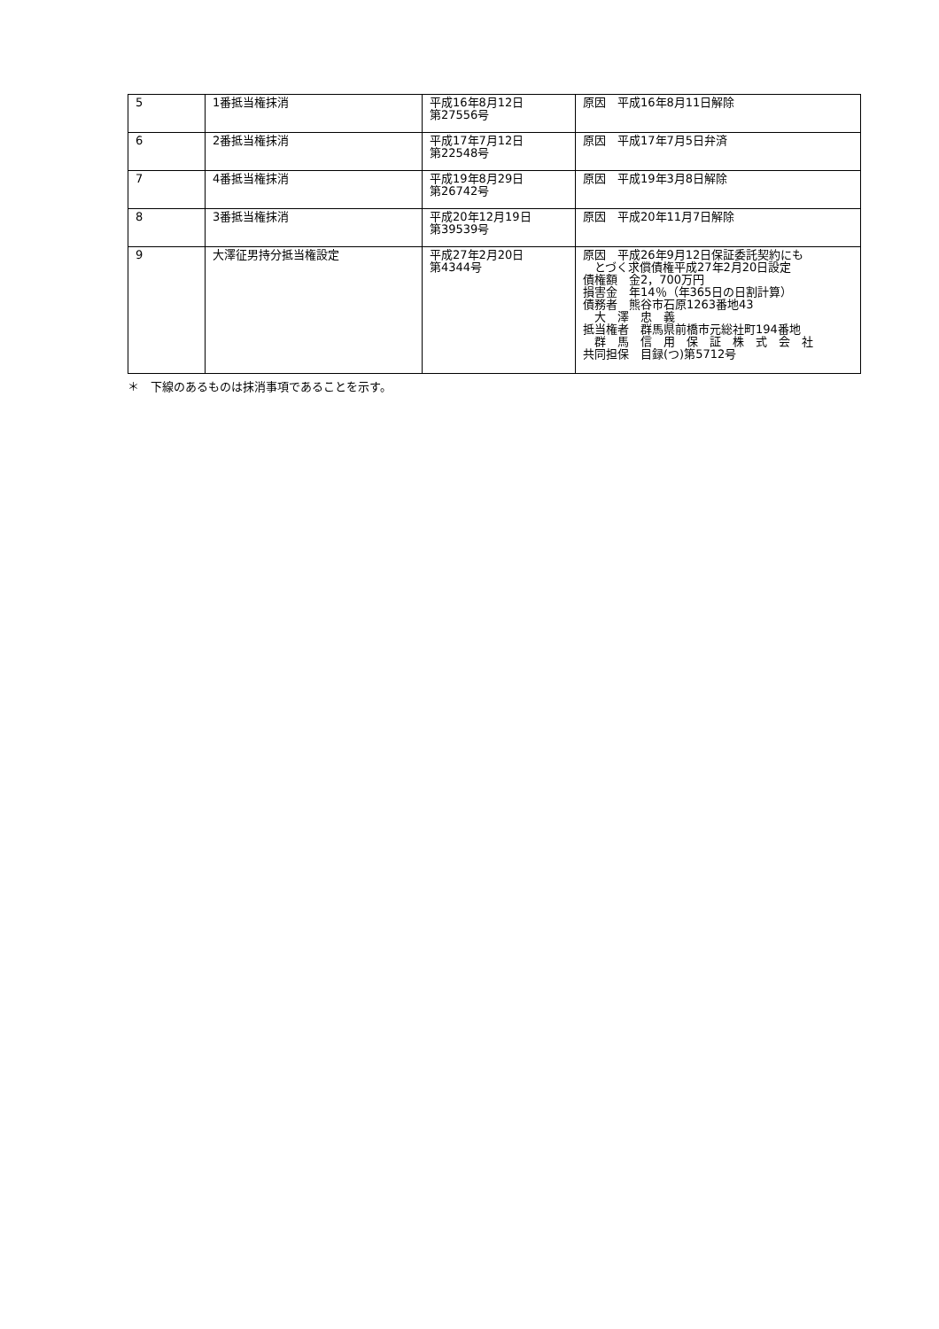| 5 | 1番抵当権抹消 | 平成16年8月12日 第27556号 | 原因 平成16年8月11日解除 |
| 6 | 2番抵当権抹消 | 平成17年7月12日 第22548号 | 原因 平成17年7月5日弁済 |
| 7 | 4番抵当権抹消 | 平成19年8月29日 第26742号 | 原因 平成19年3月8日解除 |
| 8 | 3番抵当権抹消 | 平成20年12月19日 第39539号 | 原因 平成20年11月7日解除 |
| 9 | 大澤征男持分抵当権設定 | 平成27年2月20日 第4344号 | 原因 平成26年9月12日保証委託契約にも とづく求償債権平成27年2月20日設定 債権額 金2，700万円 損害金 年14％（年365日の日割計算） 債務者 熊谷市石原1263番地43 大 澤 忠 義 抵当権者 群馬県前橋市元総社町194番地 群 馬 信 用 保 証 株 式 会 社 共同担保 目録(つ)第5712号 |
＊　下線のあるものは抹消事項であることを示す。